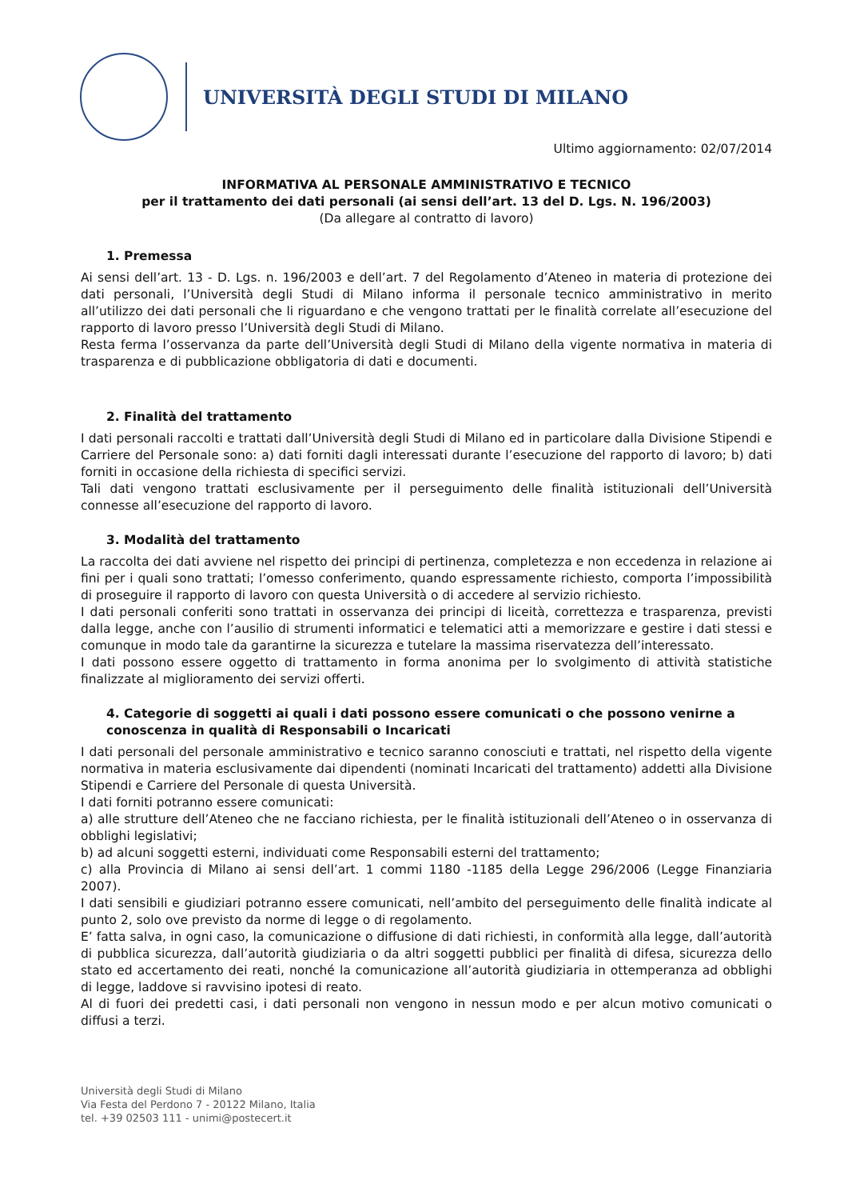UNIVERSITÀ DEGLI STUDI DI MILANO
Ultimo aggiornamento: 02/07/2014
INFORMATIVA AL PERSONALE AMMINISTRATIVO E TECNICO
per il trattamento dei dati personali (ai sensi dell’art. 13 del D. Lgs. N. 196/2003)
(Da allegare al contratto di lavoro)
1. Premessa
Ai sensi dell’art. 13 - D. Lgs. n. 196/2003 e dell’art. 7 del Regolamento d’Ateneo in materia di protezione dei dati personali, l’Università degli Studi di Milano informa il personale tecnico amministrativo in merito all’utilizzo dei dati personali che li riguardano e che vengono trattati per le finalità correlate all’esecuzione del rapporto di lavoro presso l’Università degli Studi di Milano.
Resta ferma l’osservanza da parte dell’Università degli Studi di Milano della vigente normativa in materia di trasparenza e di pubblicazione obbligatoria di dati e documenti.
2. Finalità del trattamento
I dati personali raccolti e trattati dall’Università degli Studi di Milano ed in particolare dalla Divisione Stipendi e Carriere del Personale sono: a) dati forniti dagli interessati durante l’esecuzione del rapporto di lavoro; b) dati forniti in occasione della richiesta di specifici servizi.
Tali dati vengono trattati esclusivamente per il perseguimento delle finalità istituzionali dell’Università connesse all’esecuzione del rapporto di lavoro.
3. Modalità del trattamento
La raccolta dei dati avviene nel rispetto dei principi di pertinenza, completezza e non eccedenza in relazione ai fini per i quali sono trattati; l’omesso conferimento, quando espressamente richiesto, comporta l’impossibilità di proseguire il rapporto di lavoro con questa Università o di accedere al servizio richiesto.
I dati personali conferiti sono trattati in osservanza dei principi di liceità, correttezza e trasparenza, previsti dalla legge, anche con l’ausilio di strumenti informatici e telematici atti a memorizzare e gestire i dati stessi e comunque in modo tale da garantirne la sicurezza e tutelare la massima riservatezza dell’interessato.
I dati possono essere oggetto di trattamento in forma anonima per lo svolgimento di attività statistiche finalizzate al miglioramento dei servizi offerti.
4. Categorie di soggetti ai quali i dati possono essere comunicati o che possono venirne a conoscenza in qualità di Responsabili o Incaricati
I dati personali del personale amministrativo e tecnico saranno conosciuti e trattati, nel rispetto della vigente normativa in materia esclusivamente dai dipendenti (nominati Incaricati del trattamento) addetti alla Divisione Stipendi e Carriere del Personale di questa Università.
I dati forniti potranno essere comunicati:
a) alle strutture dell’Ateneo che ne facciano richiesta, per le finalità istituzionali dell’Ateneo o in osservanza di obblighi legislativi;
b) ad alcuni soggetti esterni, individuati come Responsabili esterni del trattamento;
c) alla Provincia di Milano ai sensi dell’art. 1 commi 1180 -1185 della Legge 296/2006 (Legge Finanziaria 2007).
I dati sensibili e giudiziari potranno essere comunicati, nell’ambito del perseguimento delle finalità indicate al punto 2, solo ove previsto da norme di legge o di regolamento.
E’ fatta salva, in ogni caso, la comunicazione o diffusione di dati richiesti, in conformità alla legge, dall’autorità di pubblica sicurezza, dall’autorità giudiziaria o da altri soggetti pubblici per finalità di difesa, sicurezza dello stato ed accertamento dei reati, nonché la comunicazione all’autorità giudiziaria in ottemperanza ad obblighi di legge, laddove si ravvisino ipotesi di reato.
Al di fuori dei predetti casi, i dati personali non vengono in nessun modo e per alcun motivo comunicati o diffusi a terzi.
Università degli Studi di Milano
Via Festa del Perdono 7 - 20122 Milano, Italia
tel. +39 02503 111 - unimi@postecert.it